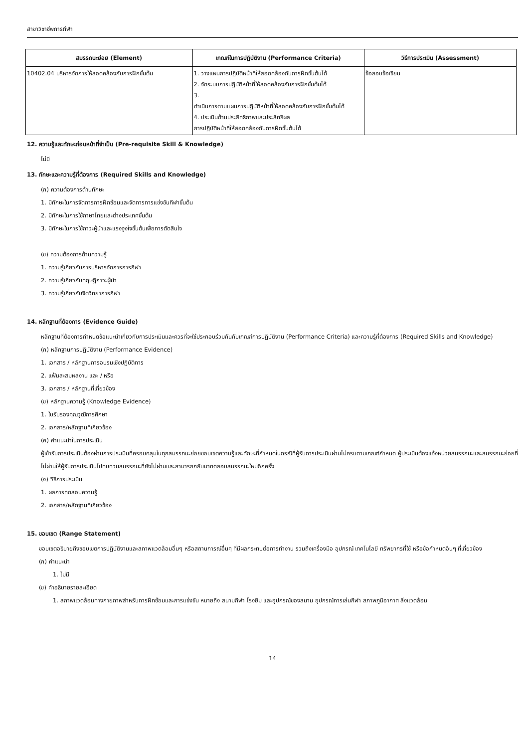สาขาวิชาชีพการกีฬา
| สมรรถนะย่อย (Element) | เกณฑ์ในการปฏิบัติงาน (Performance Criteria) | วิธีการประเมิน (Assessment) |
| --- | --- | --- |
| 10402.04 บริหารจัดการให้สอดคล้องกับการฝึกขั้นต้น | 1. วางแผนการปฏิบัติหน้าที่ให้สอดคล้องกับการฝึกขั้นต้นได้ 2. จัดระบบการปฏิบัติหน้าที่ให้สอดคล้องกับการฝึกขั้นต้นได้ 3. ดำเนินการตามแผนการปฏิบัติหน้าที่ให้สอดคล้องกับการฝึกขั้นต้นได้ 4. ประเมินด้านประสิทธิภาพและประสิทธิผล การปฏิบัติหน้าที่ให้สอดคล้องกับการฝึกขั้นต้นได้ | ข้อสอบข้อเขียน |
12. ความรู้และทักษะก่อนหน้าที่จำเป็น (Pre-requisite Skill & Knowledge)
ไม่มี
13. ทักษะและความรู้ที่ต้องการ (Required Skills and Knowledge)
(ก) ความต้องการด้านทักษะ
1. มีทักษะในการจัดการการฝึกซ้อมและจัดการการแข่งขันกีฬาขั้นต้น
2. มีทักษะในการใช้ภาษาไทยและต่างประเทศขั้นต้น
3. มีทักษะในการใช้ภาวะผู้นำและแรงจูงใจขั้นต้นเพื่อการตัดสินใจ
(ข) ความต้องการด้านความรู้
1. ความรู้เกี่ยวกับการบริหารจัดการการกีฬา
2. ความรู้เกี่ยวกับทฤษฎีภาวะผู้นำ
3. ความรู้เกี่ยวกับจิตวิทยาการกีฬา
14. หลักฐานที่ต้องการ (Evidence Guide)
หลักฐานที่ต้องการกำหนดข้อแนะนำเกี่ยวกับการประเมินและควรที่จะใช้ประกอบร่วมกันกับเกณฑ์การปฏิบัติงาน (Performance Criteria) และความรู้ที่ต้องการ (Required Skills and Knowledge)
(ก) หลักฐานการปฏิบัติงาน (Performance Evidence)
1. เอกสาร / หลักฐานการอบรมเชิงปฏิบัติการ
2. แฟ้มสะสมผลงาน และ / หรือ
3. เอกสาร / หลักฐานที่เกี่ยวข้อง
(ข) หลักฐานความรู้ (Knowledge Evidence)
1. ใบรับรองคุณวุฒิการศึกษา
2. เอกสาร/หลักฐานที่เกี่ยวข้อง
(ค) คำแนะนำในการประเมิน
ผู้เข้ารับการประเมินต้องผ่านการประเมินที่ครอบคลุมในทุกสมรรถนะย่อยขอบเขตความรู้และทักษะที่กำหนดในกรณีที่ผู้รับการประเมินผ่านไม่ครบตามเกณฑ์กำหนด ผู้ประเมินต้องแจ้งหน่วยสมรรถนะและสมรรถนะย่อยที่ไม่ผ่านให้ผู้รับการประเมินไปทบทวนสมรรถนะที่ยังไม่ผ่านและสามารถกลับมาทดสอบสมรรถนะใหม่อีกครั้ง
(ง) วิธีการประเมิน
1. ผลการทดสอบความรู้
2. เอกสาร/หลักฐานที่เกี่ยวข้อง
15. ขอบเขต (Range Statement)
ขอบเขตอธิบายถึงขอบเขตการปฏิบัติงานและสภาพแวดล้อมอื่นๆ หรือสถานการณ์อื่นๆ ที่มีผลกระทบต่อการทำงาน รวมถึงเครื่องมือ อุปกรณ์ เทคโนโลยี ทรัพยากรที่ใช้ หรือข้อกำหนดอื่นๆ ที่เกี่ยวข้อง
(ก) คำแนะนำ
1. ไม่มี
(ข) คำอธิบายรายละเอียด
1. สภาพแวดล้อมทางกายภาพสำหรับการฝึกซ้อมและการแข่งขัน หมายถึง สนามกีฬา โรงยิม และอุปกรณ์ของสนาม อุปกรณ์การเล่นกีฬา สภาพภูมิอากาศ สิ่งแวดล้อม
14